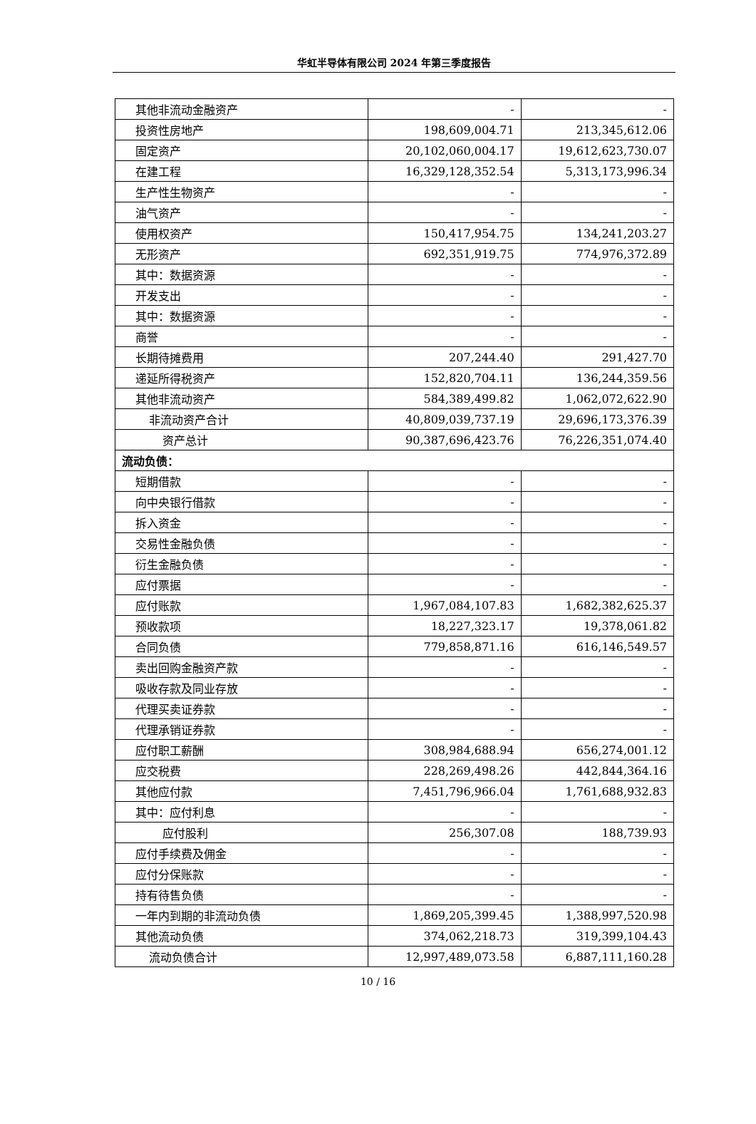华虹半导体有限公司 2024 年第三季度报告
| 其他非流动金融资产 | - | - |
| 投资性房地产 | 198,609,004.71 | 213,345,612.06 |
| 固定资产 | 20,102,060,004.17 | 19,612,623,730.07 |
| 在建工程 | 16,329,128,352.54 | 5,313,173,996.34 |
| 生产性生物资产 | - | - |
| 油气资产 | - | - |
| 使用权资产 | 150,417,954.75 | 134,241,203.27 |
| 无形资产 | 692,351,919.75 | 774,976,372.89 |
| 其中：数据资源 | - | - |
| 开发支出 | - | - |
| 其中：数据资源 | - | - |
| 商誉 | - | - |
| 长期待摊费用 | 207,244.40 | 291,427.70 |
| 递延所得税资产 | 152,820,704.11 | 136,244,359.56 |
| 其他非流动资产 | 584,389,499.82 | 1,062,072,622.90 |
| 非流动资产合计 | 40,809,039,737.19 | 29,696,173,376.39 |
| 资产总计 | 90,387,696,423.76 | 76,226,351,074.40 |
| 流动负债： | | |
| 短期借款 | - | - |
| 向中央银行借款 | - | - |
| 拆入资金 | - | - |
| 交易性金融负债 | - | - |
| 衍生金融负债 | - | - |
| 应付票据 | - | - |
| 应付账款 | 1,967,084,107.83 | 1,682,382,625.37 |
| 预收款项 | 18,227,323.17 | 19,378,061.82 |
| 合同负债 | 779,858,871.16 | 616,146,549.57 |
| 卖出回购金融资产款 | - | - |
| 吸收存款及同业存放 | - | - |
| 代理买卖证券款 | - | - |
| 代理承销证券款 | - | - |
| 应付职工薪酬 | 308,984,688.94 | 656,274,001.12 |
| 应交税费 | 228,269,498.26 | 442,844,364.16 |
| 其他应付款 | 7,451,796,966.04 | 1,761,688,932.83 |
| 其中：应付利息 | - | - |
| 应付股利 | 256,307.08 | 188,739.93 |
| 应付手续费及佣金 | - | - |
| 应付分保账款 | - | - |
| 持有待售负债 | - | - |
| 一年内到期的非流动负债 | 1,869,205,399.45 | 1,388,997,520.98 |
| 其他流动负债 | 374,062,218.73 | 319,399,104.43 |
| 流动负债合计 | 12,997,489,073.58 | 6,887,111,160.28 |
10 / 16